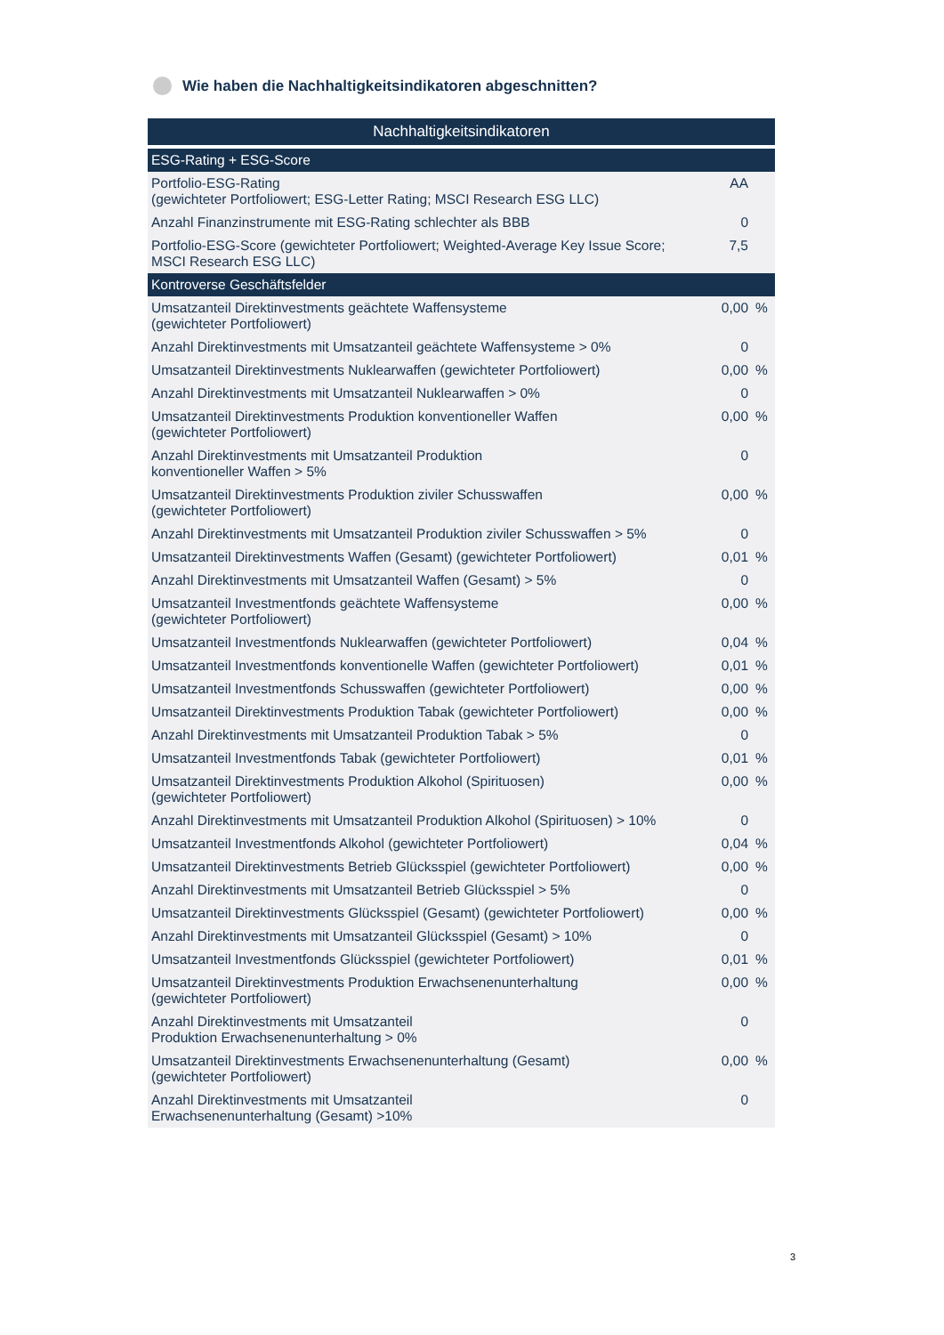Wie haben die Nachhaltigkeitsindikatoren abgeschnitten?
| Nachhaltigkeitsindikatoren | | |
| --- | --- | --- |
| ESG-Rating + ESG-Score | | |
| Portfolio-ESG-Rating (gewichteter Portfoliowert; ESG-Letter Rating; MSCI Research ESG LLC) | AA | |
| Anzahl Finanzinstrumente mit ESG-Rating schlechter als BBB | 0 | |
| Portfolio-ESG-Score (gewichteter Portfoliowert; Weighted-Average Key Issue Score; MSCI Research ESG LLC) | 7,5 | |
| Kontroverse Geschäftsfelder | | |
| Umsatzanteil Direktinvestments geächtete Waffensysteme (gewichteter Portfoliowert) | 0,00 | % |
| Anzahl Direktinvestments mit Umsatzanteil geächtete Waffensysteme > 0% | 0 | |
| Umsatzanteil Direktinvestments Nuklearwaffen (gewichteter Portfoliowert) | 0,00 | % |
| Anzahl Direktinvestments mit Umsatzanteil Nuklearwaffen > 0% | 0 | |
| Umsatzanteil Direktinvestments Produktion konventioneller Waffen (gewichteter Portfoliowert) | 0,00 | % |
| Anzahl Direktinvestments mit Umsatzanteil Produktion konventioneller Waffen > 5% | 0 | |
| Umsatzanteil Direktinvestments Produktion ziviler Schusswaffen (gewichteter Portfoliowert) | 0,00 | % |
| Anzahl Direktinvestments mit Umsatzanteil Produktion ziviler Schusswaffen > 5% | 0 | |
| Umsatzanteil Direktinvestments Waffen (Gesamt) (gewichteter Portfoliowert) | 0,01 | % |
| Anzahl Direktinvestments mit Umsatzanteil Waffen (Gesamt) > 5% | 0 | |
| Umsatzanteil Investmentfonds geächtete Waffensysteme (gewichteter Portfoliowert) | 0,00 | % |
| Umsatzanteil Investmentfonds Nuklearwaffen (gewichteter Portfoliowert) | 0,04 | % |
| Umsatzanteil Investmentfonds konventionelle Waffen (gewichteter Portfoliowert) | 0,01 | % |
| Umsatzanteil Investmentfonds Schusswaffen (gewichteter Portfoliowert) | 0,00 | % |
| Umsatzanteil Direktinvestments Produktion Tabak (gewichteter Portfoliowert) | 0,00 | % |
| Anzahl Direktinvestments mit Umsatzanteil Produktion Tabak > 5% | 0 | |
| Umsatzanteil Investmentfonds Tabak (gewichteter Portfoliowert) | 0,01 | % |
| Umsatzanteil Direktinvestments Produktion Alkohol (Spirituosen) (gewichteter Portfoliowert) | 0,00 | % |
| Anzahl Direktinvestments mit Umsatzanteil Produktion Alkohol (Spirituosen) > 10% | 0 | |
| Umsatzanteil Investmentfonds Alkohol (gewichteter Portfoliowert) | 0,04 | % |
| Umsatzanteil Direktinvestments Betrieb Glücksspiel (gewichteter Portfoliowert) | 0,00 | % |
| Anzahl Direktinvestments mit Umsatzanteil Betrieb Glücksspiel > 5% | 0 | |
| Umsatzanteil Direktinvestments Glücksspiel (Gesamt) (gewichteter Portfoliowert) | 0,00 | % |
| Anzahl Direktinvestments mit Umsatzanteil Glücksspiel (Gesamt) > 10% | 0 | |
| Umsatzanteil Investmentfonds Glücksspiel (gewichteter Portfoliowert) | 0,01 | % |
| Umsatzanteil Direktinvestments Produktion Erwachsenenunterhaltung (gewichteter Portfoliowert) | 0,00 | % |
| Anzahl Direktinvestments mit Umsatzanteil Produktion Erwachsenenunterhaltung > 0% | 0 | |
| Umsatzanteil Direktinvestments Erwachsenenunterhaltung (Gesamt) (gewichteter Portfoliowert) | 0,00 | % |
| Anzahl Direktinvestments mit Umsatzanteil Erwachsenenunterhaltung (Gesamt) >10% | 0 | |
3